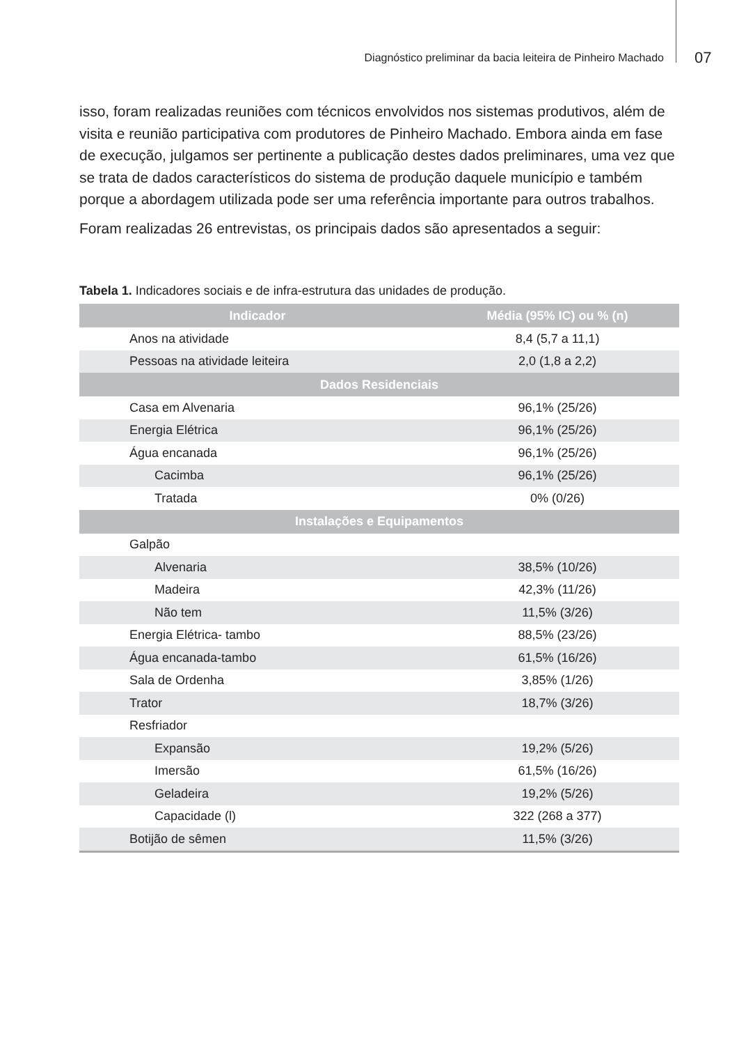Diagnóstico preliminar da bacia leiteira de Pinheiro Machado 07
isso, foram realizadas reuniões com técnicos envolvidos nos sistemas produtivos, além de visita e reunião participativa com produtores de Pinheiro Machado. Embora ainda em fase de execução, julgamos ser pertinente a publicação destes dados preliminares, uma vez que se trata de dados característicos do sistema de produção daquele município e também porque a abordagem utilizada pode ser uma referência importante para outros trabalhos.
Foram realizadas 26 entrevistas, os principais dados são apresentados a seguir:
Tabela 1. Indicadores sociais e de infra-estrutura das unidades de produção.
| Indicador | Média (95% IC) ou % (n) |
| --- | --- |
| Anos na atividade | 8,4 (5,7 a 11,1) |
| Pessoas na atividade leiteira | 2,0 (1,8 a 2,2) |
| Dados Residenciais | |
| Casa em Alvenaria | 96,1% (25/26) |
| Energia Elétrica | 96,1% (25/26) |
| Água encanada | 96,1% (25/26) |
| Cacimba | 96,1% (25/26) |
| Tratada | 0% (0/26) |
| Instalações e Equipamentos | |
| Galpão | |
| Alvenaria | 38,5% (10/26) |
| Madeira | 42,3% (11/26) |
| Não tem | 11,5% (3/26) |
| Energia Elétrica- tambo | 88,5% (23/26) |
| Água encanada-tambo | 61,5% (16/26) |
| Sala de Ordenha | 3,85% (1/26) |
| Trator | 18,7% (3/26) |
| Resfriador | |
| Expansão | 19,2% (5/26) |
| Imersão | 61,5% (16/26) |
| Geladeira | 19,2% (5/26) |
| Capacidade (l) | 322 (268 a 377) |
| Botijão de sêmen | 11,5% (3/26) |